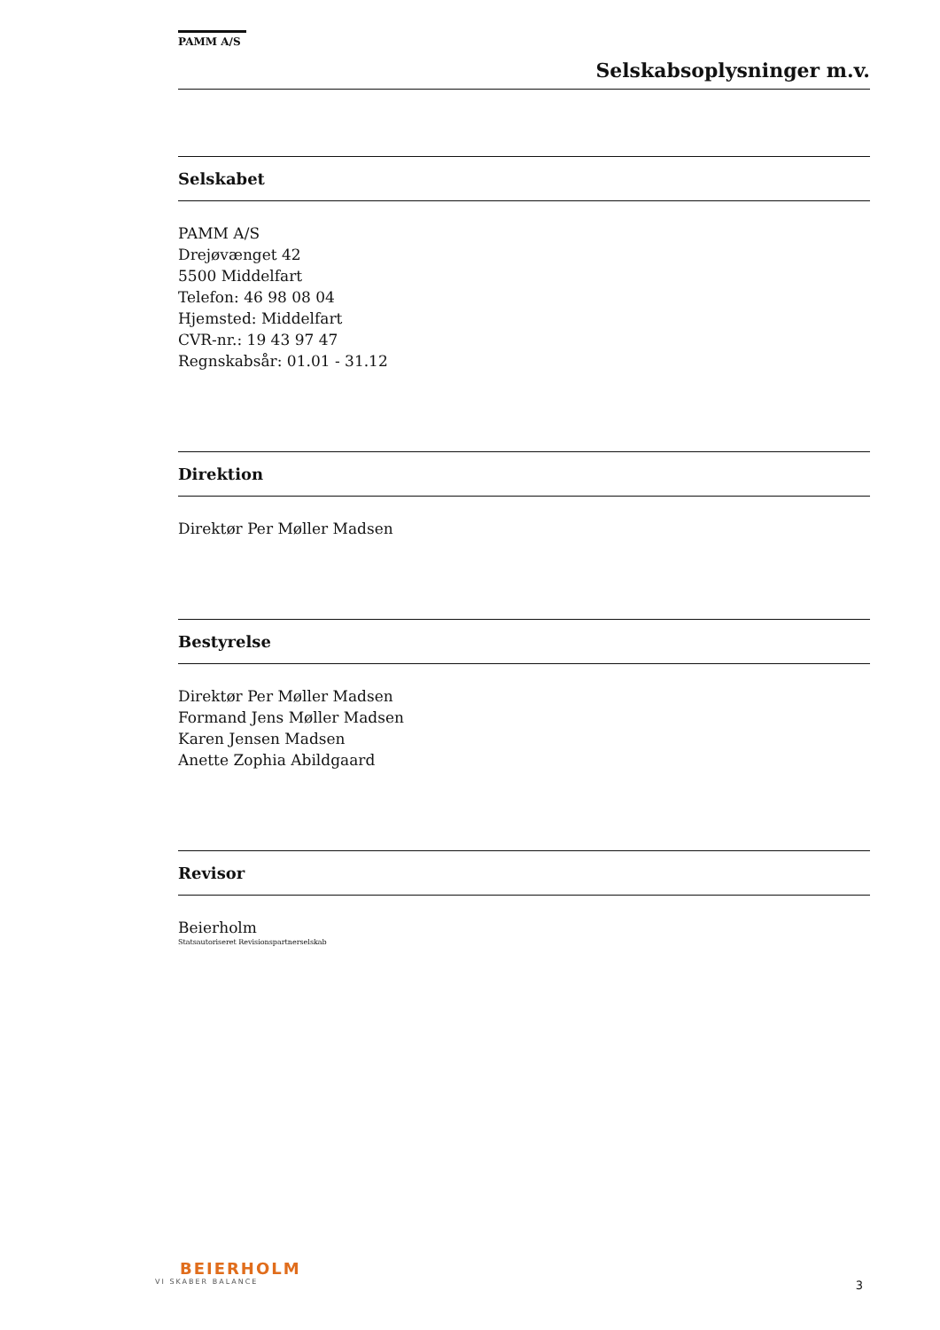PAMM A/S
Selskabsoplysninger m.v.
Selskabet
PAMM A/S
Drejøvænget 42
5500 Middelfart
Telefon: 46 98 08 04
Hjemsted: Middelfart
CVR-nr.: 19 43 97 47
Regnskabsår: 01.01 - 31.12
Direktion
Direktør Per Møller Madsen
Bestyrelse
Direktør Per Møller Madsen
Formand Jens Møller Madsen
Karen Jensen Madsen
Anette Zophia Abildgaard
Revisor
Beierholm
Statsautoriseret Revisionspartnerselskab
BEIERHOLM
VI SKABER BALANCE
3